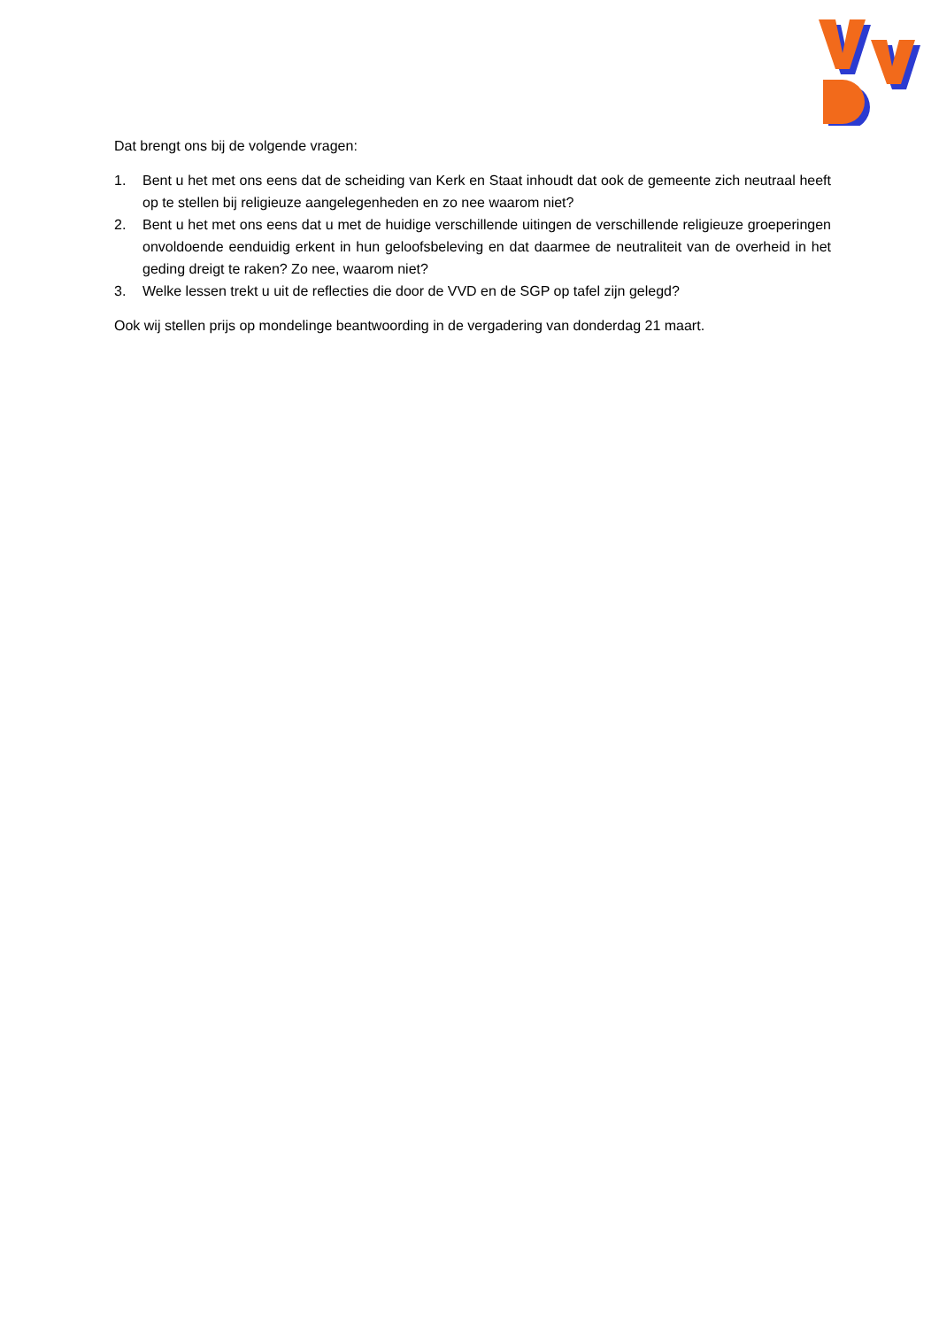Dat brengt ons bij de volgende vragen:
1. Bent u het met ons eens dat de scheiding van Kerk en Staat inhoudt dat ook de gemeente zich neutraal heeft op te stellen bij religieuze aangelegenheden en zo nee waarom niet?
2. Bent u het met ons eens dat u met de huidige verschillende uitingen de verschillende religieuze groeperingen onvoldoende eenduidig erkent in hun geloofsbeleving en dat daarmee de neutraliteit van de overheid in het geding dreigt te raken? Zo nee, waarom niet?
3. Welke lessen trekt u uit de reflecties die door de VVD en de SGP op tafel zijn gelegd?
Ook wij stellen prijs op mondelinge beantwoording in de vergadering van donderdag 21 maart.